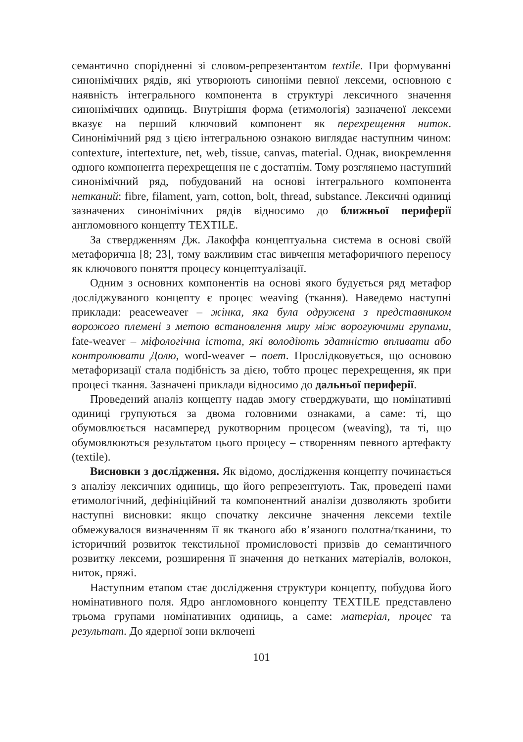семантично спорідненні зі словом-репрезентантом textile. При формуванні синонімічних рядів, які утворюють синоніми певної лексеми, основною є наявність інтегрального компонента в структурі лексичного значення синонімічних одиниць. Внутрішня форма (етимологія) зазначеної лексеми вказує на перший ключовий компонент як перехрещення ниток. Синонімічний ряд з цією інтегральною ознакою виглядає наступним чином: contexture, intertexture, net, web, tissue, canvas, material. Однак, виокремлення одного компонента перехрещення не є достатнім. Тому розглянемо наступний синонімічний ряд, побудований на основі інтегрального компонента нетканий: fibre, filament, yarn, cotton, bolt, thread, substance. Лексичні одиниці зазначених синонімічних рядів відносимо до ближньої периферії англомовного концепту TEXTILE.
За ствердженням Дж. Лакоффа концептуальна система в основі своїй метафорична [8; 23], тому важливим стає вивчення метафоричного переносу як ключового поняття процесу концептуалізації.
Одним з основних компонентів на основі якого будується ряд метафор досліджуваного концепту є процес weaving (ткання). Наведемо наступні приклади: peaceweaver – жінка, яка була одружена з представником ворожого племені з метою встановлення миру між ворогуючими групами, fate-weaver – міфологічна істота, які володіють здатністю впливати або контролювати Долю, word-weaver – поет. Прослідковується, що основою метафоризації стала подібність за дією, тобто процес перехрещення, як при процесі ткання. Зазначені приклади відносимо до дальньої периферії.
Проведений аналіз концепту надав змогу стверджувати, що номінативні одиниці групуються за двома головними ознаками, а саме: ті, що обумовлюється насамперед рукотворним процесом (weaving), та ті, що обумовлюються результатом цього процесу – створенням певного артефакту (textile).
Висновки з дослідження. Як відомо, дослідження концепту починається з аналізу лексичних одиниць, що його репрезентують. Так, проведені нами етимологічний, дефініційний та компонентний аналізи дозволяють зробити наступні висновки: якщо спочатку лексичне значення лексеми textile обмежувалося визначенням її як тканого або в’язаного полотна/тканини, то історичний розвиток текстильної промисловості призвів до семантичного розвитку лексеми, розширення її значення до нетканих матеріалів, волокон, ниток, пряжі.
Наступним етапом стає дослідження структури концепту, побудова його номінативного поля. Ядро англомовного концепту TEXTILE представлено трьома групами номінативних одиниць, а саме: матеріал, процес та результат. До ядерної зони включені
101